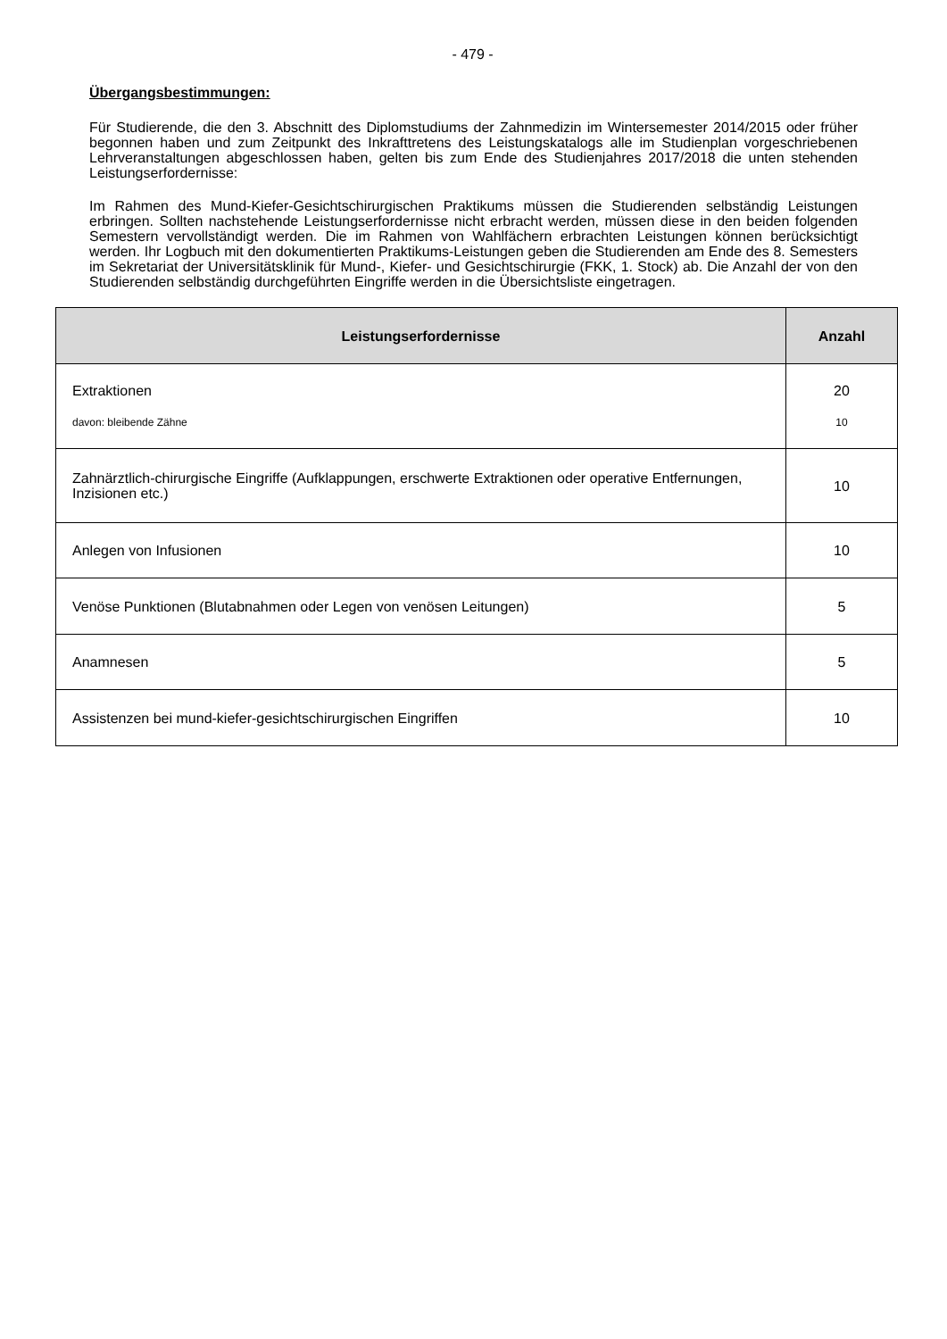- 479 -
Übergangsbestimmungen:
Für Studierende, die den 3. Abschnitt des Diplomstudiums der Zahnmedizin im Wintersemester 2014/2015 oder früher begonnen haben und zum Zeitpunkt des Inkrafttretens des Leistungskatalogs alle im Studienplan vorgeschriebenen Lehrveranstaltungen abgeschlossen haben, gelten bis zum Ende des Studienjahres 2017/2018 die unten stehenden Leistungserfordernisse:
Im Rahmen des Mund-Kiefer-Gesichtschirurgischen Praktikums müssen die Studierenden selbständig Leistungen erbringen. Sollten nachstehende Leistungserfordernisse nicht erbracht werden, müssen diese in den beiden folgenden Semestern vervollständigt werden. Die im Rahmen von Wahlfächern erbrachten Leistungen können berücksichtigt werden. Ihr Logbuch mit den dokumentierten Praktikums-Leistungen geben die Studierenden am Ende des 8. Semesters im Sekretariat der Universitätsklinik für Mund-, Kiefer- und Gesichtschirurgie (FKK, 1. Stock) ab. Die Anzahl der von den Studierenden selbständig durchgeführten Eingriffe werden in die Übersichtsliste eingetragen.
| Leistungserfordernisse | Anzahl |
| --- | --- |
| Extraktionen davon: bleibende Zähne | 20 10 |
| Zahnärztlich-chirurgische Eingriffe (Aufklappungen, erschwerte Extraktionen oder operative Entfernungen, Inzisionen etc.) | 10 |
| Anlegen von Infusionen | 10 |
| Venöse Punktionen (Blutabnahmen oder Legen von venösen Leitungen) | 5 |
| Anamnesen | 5 |
| Assistenzen bei mund-kiefer-gesichtschirurgischen Eingriffen | 10 |